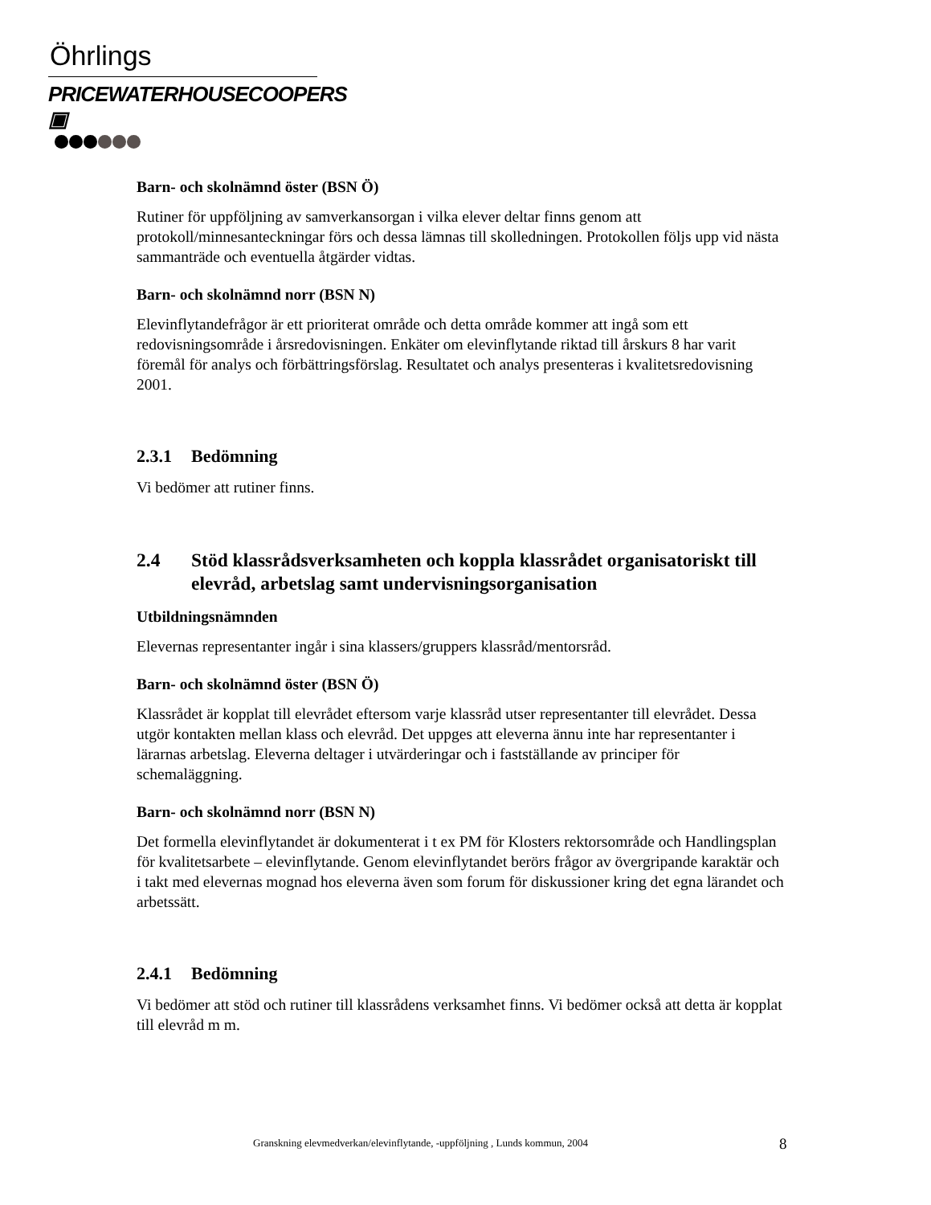Öhrlings
PRICEWATERHOUSECOOPERS ▣
Barn- och skolnämnd öster (BSN Ö)
Rutiner för uppföljning av samverkansorgan i vilka elever deltar finns genom att protokoll/minnesanteckningar förs och dessa lämnas till skolledningen. Protokollen följs upp vid nästa sammanträde och eventuella åtgärder vidtas.
Barn- och skolnämnd norr (BSN N)
Elevinflytandefrågor är ett prioriterat område och detta område kommer att ingå som ett redovisningsområde i årsredovisningen. Enkäter om elevinflytande riktad till årskurs 8 har varit föremål för analys och förbättringsförslag. Resultatet och analys presenteras i kvalitetsredovisning 2001.
2.3.1 Bedömning
Vi bedömer att rutiner finns.
2.4 Stöd klassrådsverksamheten och koppla klassrådet organisatoriskt till elevråd, arbetslag samt undervisningsorganisation
Utbildningsnämnden
Elevernas representanter ingår i sina klassers/gruppers klassråd/mentorsråd.
Barn- och skolnämnd öster (BSN Ö)
Klassrådet är kopplat till elevrådet eftersom varje klassråd utser representanter till elevrådet. Dessa utgör kontakten mellan klass och elevråd. Det uppges att eleverna ännu inte har representanter i lärarnas arbetslag. Eleverna deltager i utvärderingar och i fastställande av principer för schemaläggning.
Barn- och skolnämnd norr (BSN N)
Det formella elevinflytandet är dokumenterat i t ex PM för Klosters rektorsområde och Handlingsplan för kvalitetsarbete – elevinflytande. Genom elevinflytandet berörs frågor av övergripande karaktär och i takt med elevernas mognad hos eleverna även som forum för diskussioner kring det egna lärandet och arbetssätt.
2.4.1 Bedömning
Vi bedömer att stöd och rutiner till klassrådens verksamhet finns. Vi bedömer också att detta är kopplat till elevråd m m.
Granskning elevmedverkan/elevinflytande, -uppföljning , Lunds kommun, 2004 8